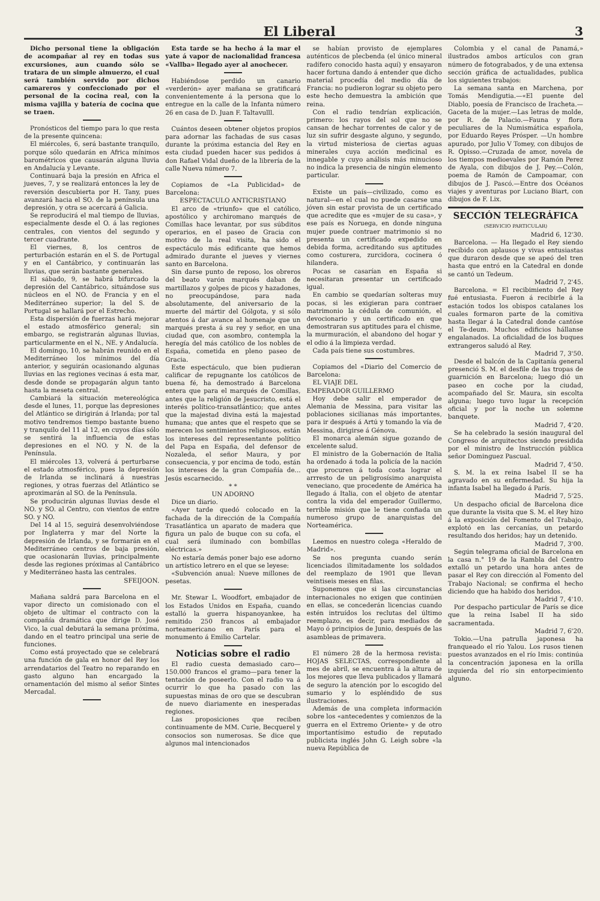El Liberal
3
Dicho personal tiene la obligación de acompañar al rey en todas sus excursiones, aun cuando sólo se tratara de un simple almuerzo, el cual será también servido por dichos camareros y confeccionado por el personal de la cocina real, con la misma vajilla y batería de cocina que se traen.
Pronósticos del tiempo para lo que resta de la presente quincena:
El miércoles, 6, será bastante tranquilo, porque sólo quedarán en Africa mínimos barométricos que causarán alguna lluvia en Andalucía y Levante.
Continuará baja la presión en Africa el jueves, 7, y se realizará entonces la ley de reversión descubierta por H. Tany, pues avanzará hacia el SO. de la península una depresión, y otra se acercará á Galicia.
Se reproducirá el mal tiempo de lluvias, especialmente desde el O. á las regiones centrales, con vientos del segundo y tercer cuadrante.
El viernes, 8, los centros de perturbación estarán en el S. de Portugal y en el Cantábrico, y continuarán las lluvias, que serán bastante generales.
El sábado, 9, se habrá bifurcado la depresión del Cantábrico, situándose sus núcleos en el NO. de Francia y en el Mediterráneo superior; la del S. de Portugal se hallará por el Estrecho.
Esta dispersión de fuerzas hará mejorar el estado atmosférico general; sin embargo, se registrarán algunas lluvias, particularmente en el N., NE. y Andalucía.
El domingo, 10, se habrán reunido en el Mediterráneo los mínimos del día anterior, y seguirán ocasionando algunas lluvias en las regiones vecinas á esta mar, desde donde se propagarán algun tanto hasta la meseta central.
Cambiará la situación metereológica desde el lunes, 11, porque las depresiones del Atlántico se dirigirán á Irlanda; por tal motivo tendremos tiempo bastante bueno y tranquilo del 11 al 12, en cuyos días sólo se sentirá la influencia de estas depresiones en el NO. y N. de la Península.
El miércoles 13, volverá á perturbarse el estado atmosférico, pues la depresión de Irlanda se inclinará á nuestras regiones, y otras fuerzas del Atlántico se aproximarán al SO. de la Península.
Se producirán algunas lluvias desde el NO. y SO. al Centro, con vientos de entre SO. y NO.
Del 14 al 15, seguirá desenvolviéndose por Inglaterra y mar del Norte la depresión de Irlanda, y se formarán en el Mediterráneo centros de baja presión, que ocasionarán lluvias, principalmente desde las regiones próximas al Cantábrico y Mediterráneo hasta las centrales.
SFEIJOON.
Mañana saldrá para Barcelona en el vapor directo un comisionado con el objeto de ultimar el contracto con la compañía dramática que dirige D. José Vico, la cual debutará la semana próxima, dando en el teatro principal una serie de funciones.
Como está proyectado que se celebrará una función de gala en honor del Rey los arrendatarios del Teatro no reparando en gasto alguno han encargado la ornamentación del mismo al señor Sintes Mercadal.
Esta tarde se ha hecho á la mar el yate á vapor de nacionalidad francesa «Vallba» llegado ayer al anochecer.
Habiéndose perdido un canario «verderón» ayer mañana se gratificará convenientemente á la persona que lo entregue en la calle de la Infanta número 26 en casa de D. Juan F. Taltavulll.
Cuántos deseen obtener objetos propios para adornar las fachadas de sus casas durante la próxima estancia del Rey en esta ciudad pueden hacer sus pedidos á don Rafael Vidal dueño de la librería de la calle Nueva número 7.
Copiamos de «La Publicidad» de Barcelona:
ESPECTACULO ANTICRISTIANO
El arco de «triunfo» que el católico, apostólico y archiromano marqués de Comillas hace levantar, por sus súbditos operarios, en el paseo de Gracia con motivo de la real visita, ha sido el espectáculo más edificante que hemos admirado durante el jueves y viernes santo en Barcelona.
Sin darse punto de reposo, los obreros del beato varón marqués daban de martillazos y golpes de picos y hazadones, no preocupándose, para nada absolutamente, del aniversario de la muerte del mártir del Gólgota, y si sólo atentos á dar avance al homenaje que un marqués presta á su rey y señor, en una ciudad que, con asombro, contempla la heregía del más católico de los nobles de España, cometida en pleno paseo de Gracia.
Este espectáculo, que bien pudieran calificar de repugnante los católicos de buena fé, ha demostrado á Barcelona entera que para el marqués de Comillas, antes que la religión de Jesucristo, está el interés político-transatlántico; que antes que la majestad divina está la majestad humana; que antes que el respeto que se merecen los sentimientos religiosos, están los intereses del representante político del Papa en España, del defensor de Nozaleda, el señor Maura, y por consecuencia, y por encima de todo, están los intereses de la gran Compañía de... Jesús escarnecido.
* *
UN ADORNO
Dice un diario.
«Ayer tarde quedó colocado en la fachada de la dirección de la Compañía Trasatlántica un aparato de madera que figura un palo de buque con su cofa, el cual será iluminado con bombillas eléctricas.»
No estaría demás poner bajo ese adorno un artístico letrero en el que se leyese:
«Subvención anual: Nueve millones de pesetas.
Mr. Stewar L. Woodfort, embajador de los Estados Unidos en España, cuando estalló la guerra hispanoyankee, ha remitido 250 francos al embajador norteamericano en París para el monumento á Emilio Cartelar.
Noticias sobre el radio
El radio cuesta demasiado caro—150.000 francos el gramo—para tener la tentación de poseerlo. Con el radio va á ocurrir lo que ha pasado con las supuestas minas de oro que se descubran de nuevo diariamente en inesperadas regiones.
Las proposiciones que reciben continuamente de MM. Curie, Becquerel y consocios son numerosas. Se dice que algunos mal intencionados
se habían provisto de ejemplares auténticos de plecbenda (el único mineral radífero conocido hasta aquí) y ensayaron hacer fortuna dando á entender que dicho material procedía del medio día de Francia: no pudieron lograr su objeto pero este hecho demuestra la ambición que reina.
Con el radio tendrían explicación, primero: los rayos del sol que no se cansan de hechar torrentes de calor y de luz sin sufrir desgaste alguno, y segundo, la virtud misteriosa de ciertas aguas minerales cuya acción medicinal es innegable y cuyo análisis más minucioso no indica la presencia de ningún elemento particular.
Existe un país—civilizado, como es natural—en el cual no puede casarse una jóven sin estar provista de un certificado que acredite que es «mujer de su casa», y ese país es Noruega, en donde ninguna mujer puede contraer matrimonio si no presenta un certificado expedido en debida forma, acreditando sus aptitudes como costurera, zurcidora, cocinera ó hilandera.
Pocas se casarían en España si necesitaran presentar un certificado igual.
En cambio se quedarían solteras muy pocas, si les exigieran para contraer matrimonio la cédula de comunión, el devocionario y un certificado en que demostraran sus aptitudes para el chisme, la murmuración, el abandono del hogar y el odio á la limpieza verdad.
Cada país tiene sus costumbres.
Copiamos del «Diario del Comercio de Barcelona:
EL VIAJE DEL
EMPERADOR GUILLERMO
Hoy debe salir el emperador de Alemania de Messina, para visitar las poblaciones sicilianas más importantes, para ir después á Artú y tomando la vía de Messina, dirigirse á Génova.
El monarca alemán sigue gozando de excelente salud.
El ministro de la Gobernación de Italia ha ordenado á toda la policía de la nación que procuren á toda costa lograr el arrresto de un peligrosísimo anarquista veneciano, que procedente de América ha llegado á Italia, con el objeto de atentar contra la vida del emperador Guillermo, terrible misión que le tiene confiada un numeroso grupo de anarquistas del Norteamérica.
Leemos en nuestro colega «Heraldo de Madrid».
Se nos pregunta cuando serán licenciados ilimitadamente los soldados del reemplazo de 1901 que llevan veintiseis meses en filas.
Suponemos que si las circunstancias internacionales no exigen que continúen en ellas, se concederán licencias cuando estén intruídos los reclutas del último reemplazo, es decir, para mediados de Mayo ó principios de Junio, después de las asambleas de primavera.
El número 28 de la hermosa revista: HOJAS SELECTAS, correspondiente al mes de abril, se encuentra á la altura de los mejores que lleva publicados y llamará de seguro la atención por lo escogido del sumario y lo espléndido de sus ilustraciones.
Además de una completa información sobre los «antecedentes y comienzos de la guerra en el Extremo Oriente» y de otro importantísimo estudio de reputado publicista inglés John G. Leigh sobre «la nueva República de
Colombia y el canal de Panamá,» ilustrados ambos artículos con gran número de fotograbados, y de una extensa sección gráfica de actualidades, publica los siguientes trabajos:
La semana santa en Marchena, por Tomás Mendigutia.—«El puente del Diablo, poesía de Francisco de Iracheta.—Gaceta de la mujer.—Las letras de molde, por R. de Palacio.—Fauna y flora peculiares de la Numismática española, por Eduardo Reyes Prósper. —Un hombre apurado, por Julio V Tomey, con dibujos de R. Opisso.—Cruzada de amor, novela de los tiempos medioevales por Ramón Perez de Ayala, con dibujos de J. Pey.—Colón, poema de Ramón de Campoamar, con dibujos de J. Pascó.—Entre dos Océanos viajes y aventuras por Luciano Biart, con dibujos de F. Lix.
SECCIÓN TELEGRÁFICA
(SERVICIO PARTICULAR)
Madrid 6, 12'30.
Barcelona. — Ha llegado el Rey siendo recibido con aplausos y vivas entusiastas que duraron desde que se apeó del tren hasta que entró en la Catedral en donde se cantó un Tedeum.
Madrid 7, 2'45.
Barcelona. = El recibimiento del Rey fué entusiasta. Fueron á recibirle á la estación todos los obispos catalanes los cuales formaron parte de la comitiva hasta llegar á la Catedral donde cantóse el Te-deum. Muchos edificios hállanse engalanados. La oficialidad de los buques extrangeros saludó al Rey.
Madrid 7, 3'50.
Desde el balcón de la Capitanía general presenció S. M. el desfile de las tropas de guarnición en Barcelona; luego dió un paseo en coche por la ciudad, acompañado del Sr. Maura, sin escolta alguna; luego tuvo lugar la recepción oficial y por la noche un solemne banquete.
Madrid 7, 4'20.
Se ha celebrado la sesión inaugural del Congreso de arquitectos siendo presidida por el ministro de Instrucción pública señor Dominguez Pascual.
Madrid 7, 4'50.
S. M. la ex reina Isabel II se ha agravado en su enfermedad. Su hija la infanta Isabel ha llegado á París.
Madrid 7, 5'25.
Un despacho oficial de Barcelona dice que durante la visita que S. M. el Rey hizo á la exposición del Fomento del Trabajo, explotó en las cercanías, un petardo resultando dos heridos; hay un detenido.
Madrid 7, 3'00.
Según telegrama oficial de Barcelona en la casa n.° 19 de la Rambla del Centro extalló un petardo una hora antes de pasar el Rey con dirección al Fomento del Trabajo Nacional; se confirma el hecho diciendo que ha habido dos heridos.
Madrid 7, 4'10.
Por despacho particular de París se dice que la reina Isabel II ha sido sacramentada.
Madrid 7, 6'20.
Tokio.—Una patrulla japonesa ha franqueado el río Yalou. Los rusos tienen puestos avanzados en el río Imis: continúa la concentración japonesa en la orilla izquierda del río sin entorpecimiento alguno.